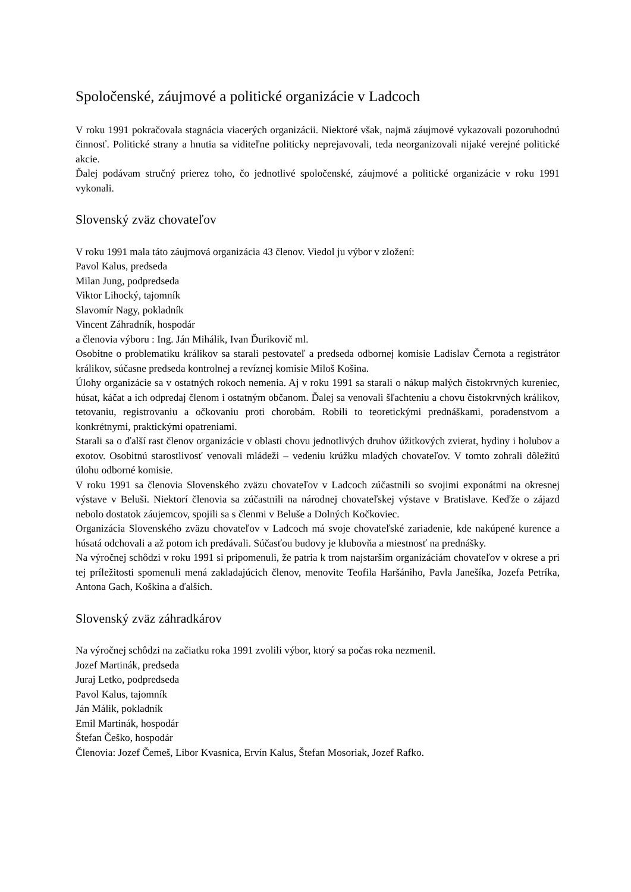Spoločenské, záujmové a politické organizácie v Ladcoch
V roku 1991 pokračovala stagnácia viacerých organizácii. Niektoré však, najmä záujmové vykazovali pozoruhodnú činnosť. Politické strany a hnutia sa viditeľne politicky neprejavovali, teda neorganizovali nijaké verejné politické akcie.
Ďalej podávam stručný prierez toho, čo jednotlivé spoločenské, záujmové a politické organizácie v roku 1991 vykonali.
Slovenský zväz chovateľov
V roku 1991 mala táto záujmová organizácia 43 členov. Viedol ju výbor v zložení:
Pavol Kalus, predseda
Milan Jung, podpredseda
Viktor Lihocký, tajomník
Slavomír Nagy, pokladník
Vincent Záhradník, hospodár
a členovia výboru : Ing. Ján Mihálik, Ivan Ďurikovič ml.
Osobitne o problematiku králikov sa starali pestovateľ a predseda odbornej komisie Ladislav Černota a registrátor králikov, súčasne predseda kontrolnej a revíznej komisie Miloš Košina.
Úlohy organizácie sa v ostatných rokoch nemenia. Aj v roku 1991 sa starali o nákup malých čistokrvných kureniec, húsat, káčat a ich odpredaj členom i ostatným občanom. Ďalej sa venovali šľachteniu a chovu čistokrvných králikov, tetovaniu, registrovaniu a očkovaniu proti chorobám. Robili to teoretickými prednáškami, poradenstvom a konkrétnymi, praktickými opatreniami.
Starali sa o ďalší rast členov organizácie v oblasti chovu jednotlivých druhov úžitkových zvierat, hydiny i holubov a exotov. Osobitnú starostlivosť venovali mládeži – vedeniu krúžku mladých chovateľov. V tomto zohrali dôležitú úlohu odborné komisie.
V roku 1991 sa členovia Slovenského zväzu chovateľov v Ladcoch zúčastnili so svojimi exponátmi na okresnej výstave v Beluši. Niektorí členovia sa zúčastnili na národnej chovateľskej výstave v Bratislave. Keďže o zájazd nebolo dostatok záujemcov, spojili sa s členmi v Beluše a Dolných Kočkoviec.
Organizácia Slovenského zväzu chovateľov v Ladcoch má svoje chovateľské zariadenie, kde nakúpené kurence a húsatá odchovali a až potom ich predávali. Súčasťou budovy je klubovňa a miestnosť na prednášky.
Na výročnej schôdzi v roku 1991 si pripomenuli, že patria k trom najstarším organizáciám chovateľov v okrese a pri tej príležitosti spomenuli mená zakladajúcich členov, menovite Teofila Haršániho, Pavla Janešíka, Jozefa Petríka, Antona Gach, Koškina a ďalších.
Slovenský zväz záhradkárov
Na výročnej schôdzi na začiatku roka 1991 zvolili výbor, ktorý sa počas roka nezmenil.
Jozef Martinák, predseda
Juraj Letko, podpredseda
Pavol Kalus, tajomník
Ján Málik, pokladník
Emil Martinák, hospodár
Štefan Češko, hospodár
Členovia: Jozef Čemeš, Libor Kvasnica, Ervín Kalus, Štefan Mosoriak, Jozef Rafko.